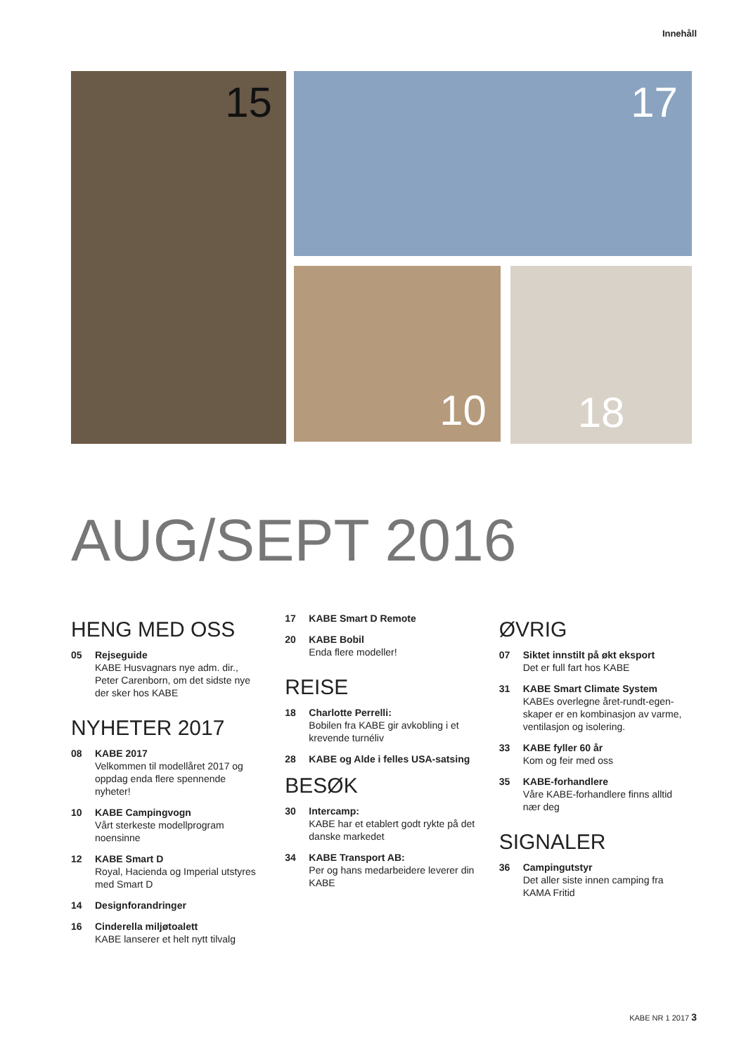Innehåll
15 17
10 18
AUG/SEPT 2016
HENG MED OSS
05 Rejseguide
KABE Husvagnars nye adm. dir., Peter Carenborn, om det sidste nye der sker hos KABE
NYHETER 2017
08 KABE 2017
Velkommen til modellåret 2017 og oppdag enda flere spennende nyheter!
10 KABE Campingvogn
Vårt sterkeste modellprogram noensinne
12 KABE Smart D
Royal, Hacienda og Imperial utstyres med Smart D
14 Designforandringer
16 Cinderella miljøtoalett
KABE lanserer et helt nytt tilvalg
17 KABE Smart D Remote
20 KABE Bobil
Enda flere modeller!
REISE
18 Charlotte Perrelli:
Bobilen fra KABE gir avkobling i et krevende turnéliv
28 KABE og Alde i felles USA-satsing
BESØK
30 Intercamp:
KABE har et etablert godt rykte på det danske markedet
34 KABE Transport AB:
Per og hans medarbeidere leverer din KABE
ØVRIG
07 Siktet innstilt på økt eksport
Det er full fart hos KABE
31 KABE Smart Climate System
KABEs overlegne året-rundt-egen-skaper er en kombinasjon av varme, ventilasjon og isolering.
33 KABE fyller 60 år
Kom og feir med oss
35 KABE-forhandlere
Våre KABE-forhandlere finns alltid nær deg
SIGNALER
36 Campingutstyr
Det aller siste innen camping fra KAMA Fritid
KABE NR 1 2017 3